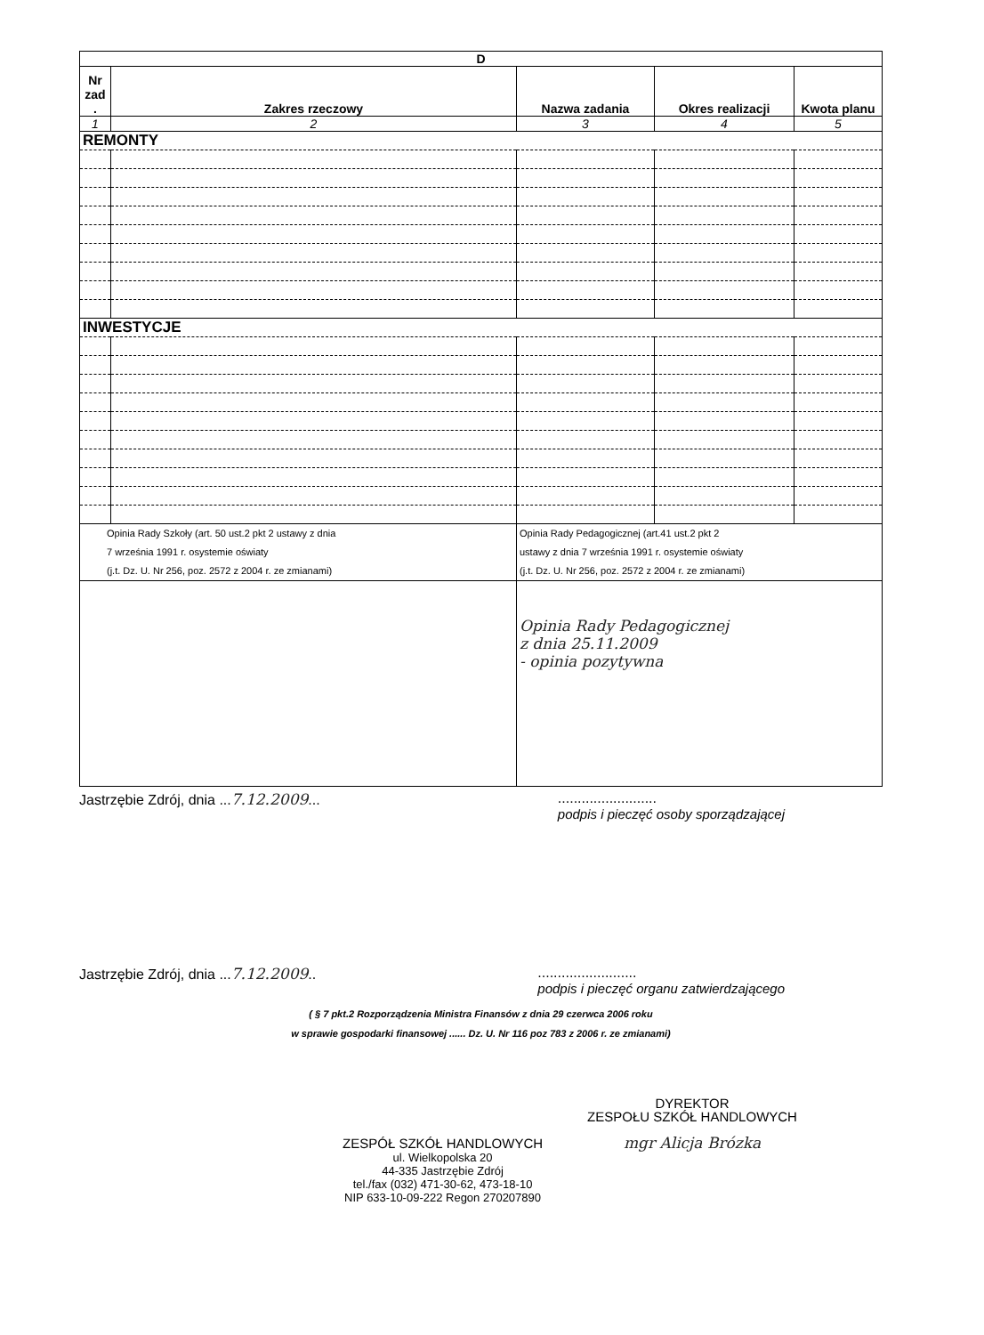| D | | | | |
| --- | --- | --- | --- | --- |
| Nr zad . | Zakres rzeczowy | Nazwa zadania | Okres realizacji | Kwota planu |
| 1 | 2 | 3 | 4 | 5 |
| REMONTY | | | | |
| INWESTYCJE | | | | |
| Opinia Rady Szkoły (art. 50 ust.2 pkt 2 ustawy z dnia 7 września 1991 r. osystemie oświaty (j.t. Dz. U. Nr 256, poz. 2572 z 2004 r. ze zmianami) | | Opinia Rady Pedagogicznej (art.41 ust.2 pkt 2 ustawy z dnia 7 września 1991 r. osystemie oświaty (j.t. Dz. U. Nr 256, poz. 2572 z 2004 r. ze zmianami) | | |
| | | Opinia Rady Pedagogicznej z dnia 25.11.2009 - opinia pozytywna | | |
Jastrzębie Zdrój, dnia ...7.12.2009............................
podpis i pieczęć osoby sporządzającej
Jastrzębie Zdrój, dnia ...7.12.2009...........................
podpis i pieczęć organu zatwierdzającego
( § 7 pkt.2 Rozporządzenia Ministra Finansów z dnia 29 czerwca 2006 roku
w sprawie gospodarki finansowej ...... Dz. U. Nr 116 poz 783 z 2006 r. ze zmianami)
ZESPÓŁ SZKÓŁ HANDLOWYCH
ul. Wielkopolska 20
44-335 Jastrzębie Zdrój
tel./fax (032) 471-30-62, 473-18-10
NIP 633-10-09-222 Regon 270207890
DYREKTOR
ZESPOŁU SZKÓŁ HANDLOWYCH
mgr Alicja Brózka